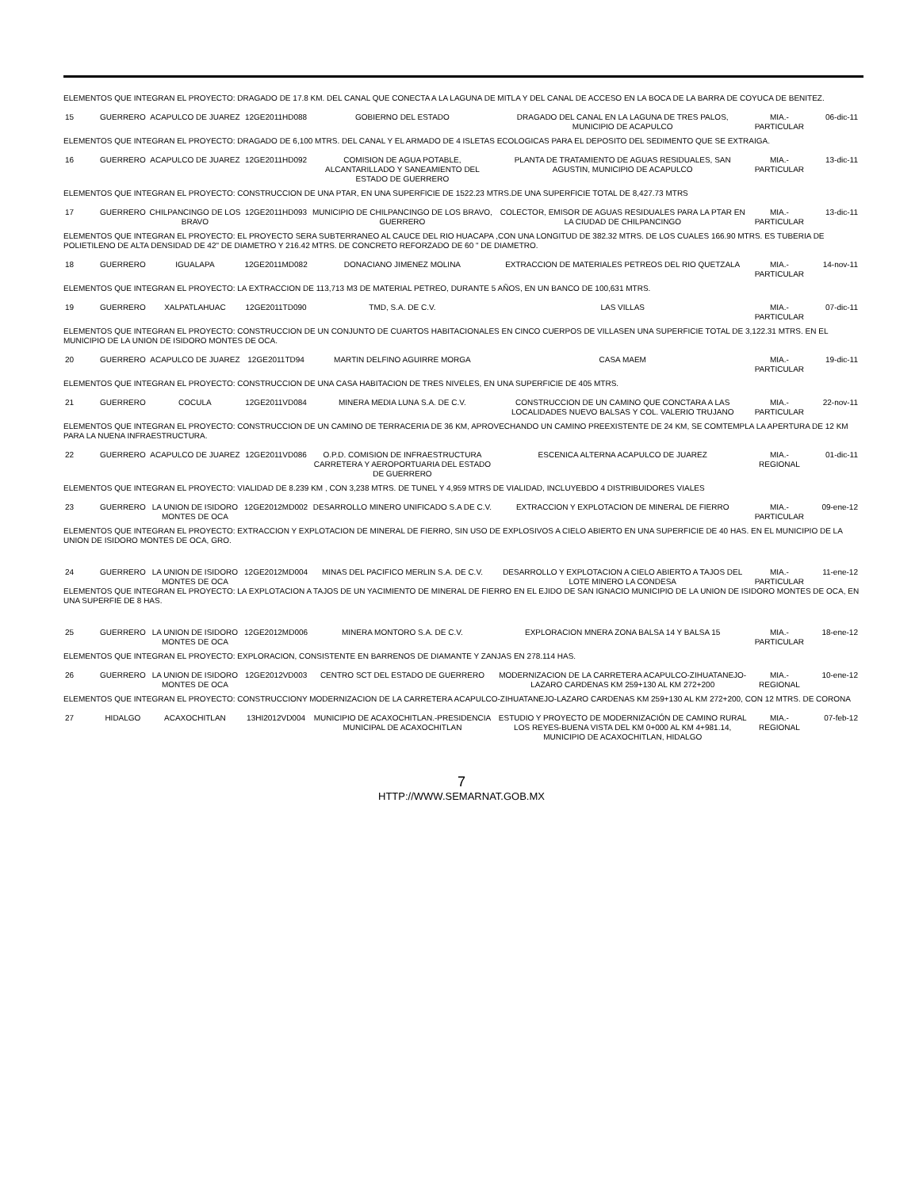| ELEMENTOS QUE INTEGRAN EL PROYECTO: DRAGADO DE 17.8 KM. DEL CANAL QUE CONECTA A LA LAGUNA DE MITLA Y DEL CANAL DE ACCESO EN LA BOCA DE LA BARRA DE COYUCA DE BENITEZ. | | | | | | | |
| 15 | GUERRERO | ACAPULCO DE JUAREZ | 12GE2011HD088 | GOBIERNO DEL ESTADO | DRAGADO DEL CANAL EN LA LAGUNA DE TRES PALOS, MUNICIPIO DE ACAPULCO | MIA.-PARTICULAR | 06-dic-11 |
| ELEMENTOS QUE INTEGRAN EL PROYECTO: DRAGADO DE 6,100 MTRS. DEL CANAL Y EL ARMADO DE 4 ISLETAS ECOLOGICAS PARA EL DEPOSITO DEL SEDIMENTO QUE SE EXTRAIGA. | | | | | | | |
| 16 | GUERRERO | ACAPULCO DE JUAREZ | 12GE2011HD092 | COMISION DE AGUA POTABLE, ALCANTARILLADO Y SANEAMIENTO DEL ESTADO DE GUERRERO | PLANTA DE TRATAMIENTO DE AGUAS RESIDUALES, SAN AGUSTIN, MUNICIPIO DE ACAPULCO | MIA.-PARTICULAR | 13-dic-11 |
| ELEMENTOS QUE INTEGRAN EL PROYECTO: CONSTRUCCION DE UNA PTAR, EN UNA SUPERFICIE DE 1522.23 MTRS.DE UNA SUPERFICIE TOTAL DE 8,427.73 MTRS | | | | | | | |
| 17 | GUERRERO | CHILPANCINGO DE LOS BRAVO | 12GE2011HD093 | MUNICIPIO DE CHILPANCINGO DE LOS BRAVO, GUERRERO | COLECTOR, EMISOR DE AGUAS RESIDUALES PARA LA PTAR EN LA CIUDAD DE CHILPANCINGO | MIA.-PARTICULAR | 13-dic-11 |
| ELEMENTOS QUE INTEGRAN EL PROYECTO: EL PROYECTO SERA SUBTERRANEO AL CAUCE DEL RIO HUACAPA ,CON UNA LONGITUD DE 382.32 MTRS. DE LOS CUALES 166.90 MTRS. ES TUBERIA DE POLIETILENO DE ALTA DENSIDAD DE 42" DE DIAMETRO Y 216.42 MTRS. DE CONCRETO REFORZADO DE 60 " DE DIAMETRO. | | | | | | | |
| 18 | GUERRERO | IGUALAPA | 12GE2011MD082 | DONACIANO JIMENEZ MOLINA | EXTRACCION DE MATERIALES PETREOS DEL RIO QUETZALA | MIA.-PARTICULAR | 14-nov-11 |
| ELEMENTOS QUE INTEGRAN EL PROYECTO: LA EXTRACCION DE 113,713 M3 DE MATERIAL PETREO, DURANTE 5 AÑOS, EN UN BANCO DE 100,631 MTRS. | | | | | | | |
| 19 | GUERRERO | XALPATLAHUAC | 12GE2011TD090 | TMD, S.A. DE C.V. | LAS VILLAS | MIA.-PARTICULAR | 07-dic-11 |
| ELEMENTOS QUE INTEGRAN EL PROYECTO: CONSTRUCCION DE UN CONJUNTO DE CUARTOS HABITACIONALES EN CINCO CUERPOS DE VILLASEN UNA SUPERFICIE TOTAL DE 3,122.31 MTRS. EN EL MUNICIPIO DE LA UNION DE ISIDORO MONTES DE OCA. | | | | | | | |
| 20 | GUERRERO | ACAPULCO DE JUAREZ | 12GE2011TD94 | MARTIN DELFINO AGUIRRE MORGA | CASA MAEM | MIA.-PARTICULAR | 19-dic-11 |
| ELEMENTOS QUE INTEGRAN EL PROYECTO: CONSTRUCCION DE UNA CASA HABITACION DE TRES NIVELES, EN UNA SUPERFICIE DE 405 MTRS. | | | | | | | |
| 21 | GUERRERO | COCULA | 12GE2011VD084 | MINERA MEDIA LUNA S.A. DE C.V. | CONSTRUCCION DE UN CAMINO QUE CONCTARA A LAS LOCALIDADES NUEVO BALSAS Y COL. VALERIO TRUJANO | MIA.-PARTICULAR | 22-nov-11 |
| ELEMENTOS QUE INTEGRAN EL PROYECTO: CONSTRUCCION DE UN CAMINO DE TERRACERIA DE 36 KM, APROVECHANDO UN CAMINO PREEXISTENTE DE 24 KM, SE COMTEMPLA LA APERTURA DE 12 KM PARA LA NUENA INFRAESTRUCTURA. | | | | | | | |
| 22 | GUERRERO | ACAPULCO DE JUAREZ | 12GE2011VD086 | O.P.D. COMISION DE INFRAESTRUCTURA CARRETERA Y AEROPORTUARIA DEL ESTADO DE GUERRERO | ESCENICA ALTERNA ACAPULCO DE JUAREZ | MIA.-REGIONAL | 01-dic-11 |
| ELEMENTOS QUE INTEGRAN EL PROYECTO: VIALIDAD DE 8.239 KM , CON 3,238 MTRS. DE TUNEL Y 4,959 MTRS DE VIALIDAD, INCLUYEBDO 4 DISTRIBUIDORES VIALES | | | | | | | |
| 23 | GUERRERO | LA UNION DE ISIDORO MONTES DE OCA | 12GE2012MD002 | DESARROLLO MINERO UNIFICADO S.A DE C.V. | EXTRACCION Y EXPLOTACION DE MINERAL DE FIERRO | MIA.-PARTICULAR | 09-ene-12 |
| ELEMENTOS QUE INTEGRAN EL PROYECTO: EXTRACCION Y EXPLOTACION DE MINERAL DE FIERRO, SIN USO DE EXPLOSIVOS A CIELO ABIERTO EN UNA SUPERFICIE DE 40 HAS. EN EL MUNICIPIO DE LA UNION DE ISIDORO MONTES DE OCA, GRO. | | | | | | | |
| 24 | GUERRERO | LA UNION DE ISIDORO MONTES DE OCA | 12GE2012MD004 | MINAS DEL PACIFICO MERLIN S.A. DE C.V. | DESARROLLO Y EXPLOTACION A CIELO ABIERTO A TAJOS DEL LOTE MINERO LA CONDESA | MIA.-PARTICULAR | 11-ene-12 |
| ELEMENTOS QUE INTEGRAN EL PROYECTO: LA EXPLOTACION A TAJOS DE UN YACIMIENTO DE MINERAL DE FIERRO EN EL EJIDO DE SAN IGNACIO MUNICIPIO DE LA UNION DE ISIDORO MONTES DE OCA, EN UNA SUPERFIE DE 8 HAS. | | | | | | | |
| 25 | GUERRERO | LA UNION DE ISIDORO MONTES DE OCA | 12GE2012MD006 | MINERA MONTORO S.A. DE C.V. | EXPLORACION MNERA ZONA BALSA 14 Y BALSA 15 | MIA.-PARTICULAR | 18-ene-12 |
| ELEMENTOS QUE INTEGRAN EL PROYECTO: EXPLORACION, CONSISTENTE EN BARRENOS DE DIAMANTE Y ZANJAS EN 278.114 HAS. | | | | | | | |
| 26 | GUERRERO | LA UNION DE ISIDORO MONTES DE OCA | 12GE2012VD003 | CENTRO SCT DEL ESTADO DE GUERRERO | MODERNIZACION DE LA CARRETERA ACAPULCO-ZIHUATANEJO-LAZARO CARDENAS KM 259+130 AL KM 272+200 | MIA.-REGIONAL | 10-ene-12 |
| ELEMENTOS QUE INTEGRAN EL PROYECTO: CONSTRUCCIONY MODERNIZACION DE LA CARRETERA ACAPULCO-ZIHUATANEJO-LAZARO CARDENAS KM 259+130 AL KM 272+200, CON 12 MTRS. DE CORONA | | | | | | | |
| 27 | HIDALGO | ACAXOCHITLAN | 13HI2012VD004 | MUNICIPIO DE ACAXOCHITLAN.-PRESIDENCIA MUNICIPAL DE ACAXOCHITLAN | ESTUDIO Y PROYECTO DE MODERNIZACIÓN DE CAMINO RURAL LOS REYES-BUENA VISTA DEL KM 0+000 AL KM 4+981.14, MUNICIPIO DE ACAXOCHITLAN, HIDALGO | MIA.-REGIONAL | 07-feb-12 |
7
HTTP://WWW.SEMARNAT.GOB.MX